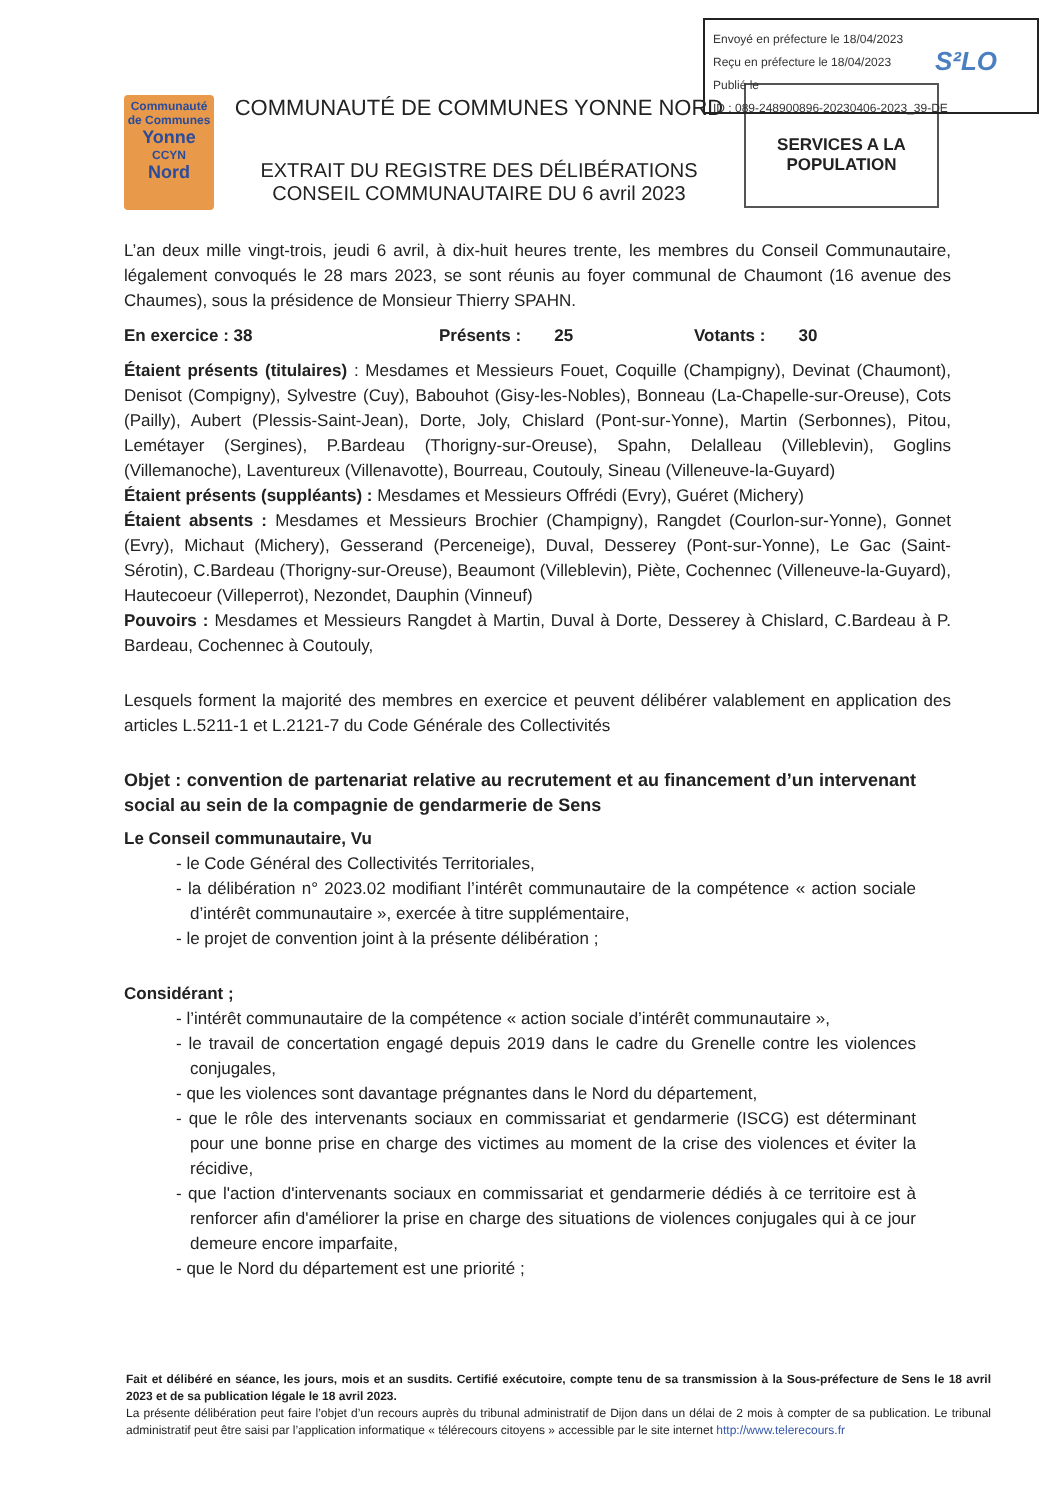Envoyé en préfecture le 18/04/2023
Reçu en préfecture le 18/04/2023
Publié le
ID : 089-248900896-20230406-2023_39-DE
S²LO
Communauté de Communes
Yonne
CCYN
Nord
COMMUNAUTÉ DE COMMUNES YONNE NORD
EXTRAIT DU REGISTRE DES DÉLIBÉRATIONS
CONSEIL COMMUNAUTAIRE DU 6 avril 2023
SERVICES A LA POPULATION
L’an deux mille vingt-trois, jeudi 6 avril, à dix-huit heures trente, les membres du Conseil Communautaire, légalement convoqués le 28 mars 2023, se sont réunis au foyer communal de Chaumont (16 avenue des Chaumes), sous la présidence de Monsieur Thierry SPAHN.
En exercice : 38 Présents : 25 Votants : 30
Étaient présents (titulaires) : Mesdames et Messieurs Fouet, Coquille (Champigny), Devinat (Chaumont), Denisot (Compigny), Sylvestre (Cuy), Babouhot (Gisy-les-Nobles), Bonneau (La-Chapelle-sur-Oreuse), Cots (Pailly), Aubert (Plessis-Saint-Jean), Dorte, Joly, Chislard (Pont-sur-Yonne), Martin (Serbonnes), Pitou, Lemétayer (Sergines), P.Bardeau (Thorigny-sur-Oreuse), Spahn, Delalleau (Villeblevin), Goglins (Villemanoche), Laventureux (Villenavotte), Bourreau, Coutouly, Sineau (Villeneuve-la-Guyard)
Étaient présents (suppléants) : Mesdames et Messieurs Offrédi (Evry), Guéret (Michery)
Étaient absents : Mesdames et Messieurs Brochier (Champigny), Rangdet (Courlon-sur-Yonne), Gonnet (Evry), Michaut (Michery), Gesserand (Perceneige), Duval, Desserey (Pont-sur-Yonne), Le Gac (Saint-Sérotin), C.Bardeau (Thorigny-sur-Oreuse), Beaumont (Villeblevin), Piète, Cochennec (Villeneuve-la-Guyard), Hautecoeur (Villeperrot), Nezondet, Dauphin (Vinneuf)
Pouvoirs : Mesdames et Messieurs Rangdet à Martin, Duval à Dorte, Desserey à Chislard, C.Bardeau à P. Bardeau, Cochennec à Coutouly,
Lesquels forment la majorité des membres en exercice et peuvent délibérer valablement en application des articles L.5211-1 et L.2121-7 du Code Générale des Collectivités
Objet : convention de partenariat relative au recrutement et au financement d’un intervenant social au sein de la compagnie de gendarmerie de Sens
Le Conseil communautaire, Vu
- le Code Général des Collectivités Territoriales,
- la délibération n° 2023.02 modifiant l’intérêt communautaire de la compétence « action sociale d’intérêt communautaire », exercée à titre supplémentaire,
- le projet de convention joint à la présente délibération ;
Considérant ;
- l’intérêt communautaire de la compétence « action sociale d’intérêt communautaire »,
- le travail de concertation engagé depuis 2019 dans le cadre du Grenelle contre les violences conjugales,
- que les violences sont davantage prégnantes dans le Nord du département,
- que le rôle des intervenants sociaux en commissariat et gendarmerie (ISCG) est déterminant pour une bonne prise en charge des victimes au moment de la crise des violences et éviter la récidive,
- que l'action d'intervenants sociaux en commissariat et gendarmerie dédiés à ce territoire est à renforcer afin d'améliorer la prise en charge des situations de violences conjugales qui à ce jour demeure encore imparfaite,
- que le Nord du département est une priorité ;
Fait et délibéré en séance, les jours, mois et an susdits. Certifié exécutoire, compte tenu de sa transmission à la Sous-préfecture de Sens le 18 avril 2023 et de sa publication légale le 18 avril 2023.
La présente délibération peut faire l’objet d’un recours auprès du tribunal administratif de Dijon dans un délai de 2 mois à compter de sa publication. Le tribunal administratif peut être saisi par l’application informatique « télérecours citoyens » accessible par le site internet http://www.telerecours.fr